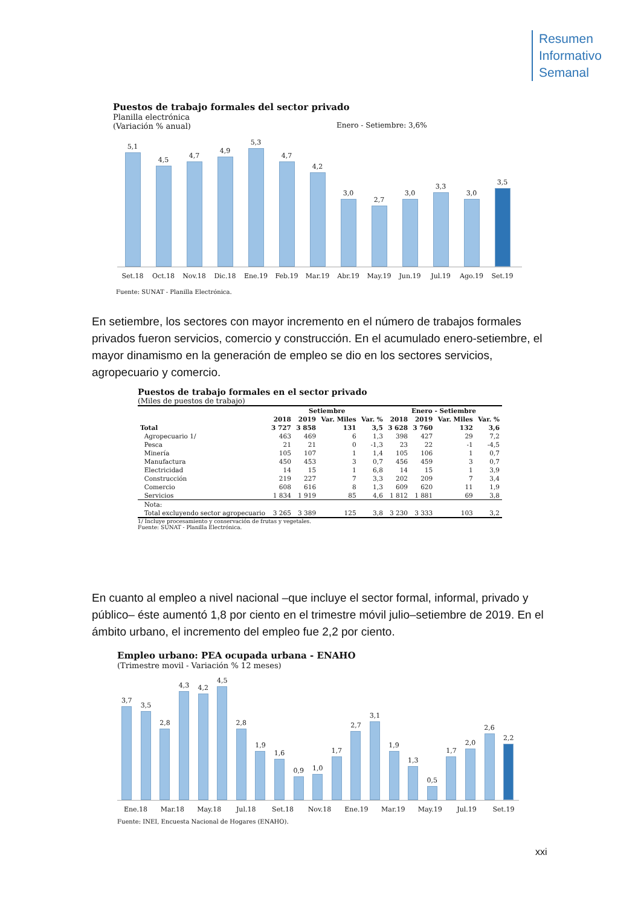Resumen
Informativo
Semanal
Puestos de trabajo formales del sector privado
Planilla electrónica
(Variación % anual)
Enero - Setiembre: 3,6%
5,1
4,5
4,7
4,9
5,3
4,7
4,2
3,0
2,7
3,0
3,3
3,0
3,5
Set.18 Oct.18 Nov.18 Dic.18 Ene.19 Feb.19 Mar.19 Abr.19 May.19 Jun.19 Jul.19 Ago.19 Set.19
Fuente: SUNAT - Planilla Electrónica.
En setiembre, los sectores con mayor incremento en el número de trabajos formales privados fueron servicios, comercio y construcción. En el acumulado enero-setiembre, el mayor dinamismo en la generación de empleo se dio en los sectores servicios, agropecuario y comercio.
Puestos de trabajo formales en el sector privado
(Miles de puestos de trabajo)
| | Setiembre | | | | Enero - Setiembre | | | |
| --- | --- | --- | --- | --- | --- | --- | --- | --- |
| | 2018 | 2019 | Var. Miles | Var. % | 2018 | 2019 | Var. Miles | Var. % |
| Total | 3 727 | 3 858 | 131 | 3,5 | 3 628 | 3 760 | 132 | 3,6 |
| Agropecuario 1/ | 463 | 469 | 6 | 1,3 | 398 | 427 | 29 | 7,2 |
| Pesca | 21 | 21 | 0 | -1,3 | 23 | 22 | -1 | -4,5 |
| Minería | 105 | 107 | 1 | 1,4 | 105 | 106 | 1 | 0,7 |
| Manufactura | 450 | 453 | 3 | 0,7 | 456 | 459 | 3 | 0,7 |
| Electricidad | 14 | 15 | 1 | 6,8 | 14 | 15 | 1 | 3,9 |
| Construcción | 219 | 227 | 7 | 3,3 | 202 | 209 | 7 | 3,4 |
| Comercio | 608 | 616 | 8 | 1,3 | 609 | 620 | 11 | 1,9 |
| Servicios | 1 834 | 1 919 | 85 | 4,6 | 1 812 | 1 881 | 69 | 3,8 |
| Nota: | | | | | | | | |
| Total excluyendo sector agropecuario | 3 265 | 3 389 | 125 | 3,8 | 3 230 | 3 333 | 103 | 3,2 |
1/ Incluye procesamiento y conservación de frutas y vegetales.
Fuente: SUNAT - Planilla Electrónica.
En cuanto al empleo a nivel nacional –que incluye el sector formal, informal, privado y público– éste aumentó 1,8 por ciento en el trimestre móvil julio–setiembre de 2019. En el ámbito urbano, el incremento del empleo fue 2,2 por ciento.
Empleo urbano: PEA ocupada urbana - ENAHO
(Trimestre movil - Variación % 12 meses)
3,7
3,5
2,8
4,3
4,2
4,5
2,8
1,9
1,6
0,9
1,0
1,7
2,7
3,1
1,9
1,3
0,5
1,7
2,0
2,6
2,2
Ene.18 Mar.18 May.18 Jul.18 Set.18 Nov.18 Ene.19 Mar.19 May.19 Jul.19 Set.19
Fuente: INEI, Encuesta Nacional de Hogares (ENAHO).
xxi